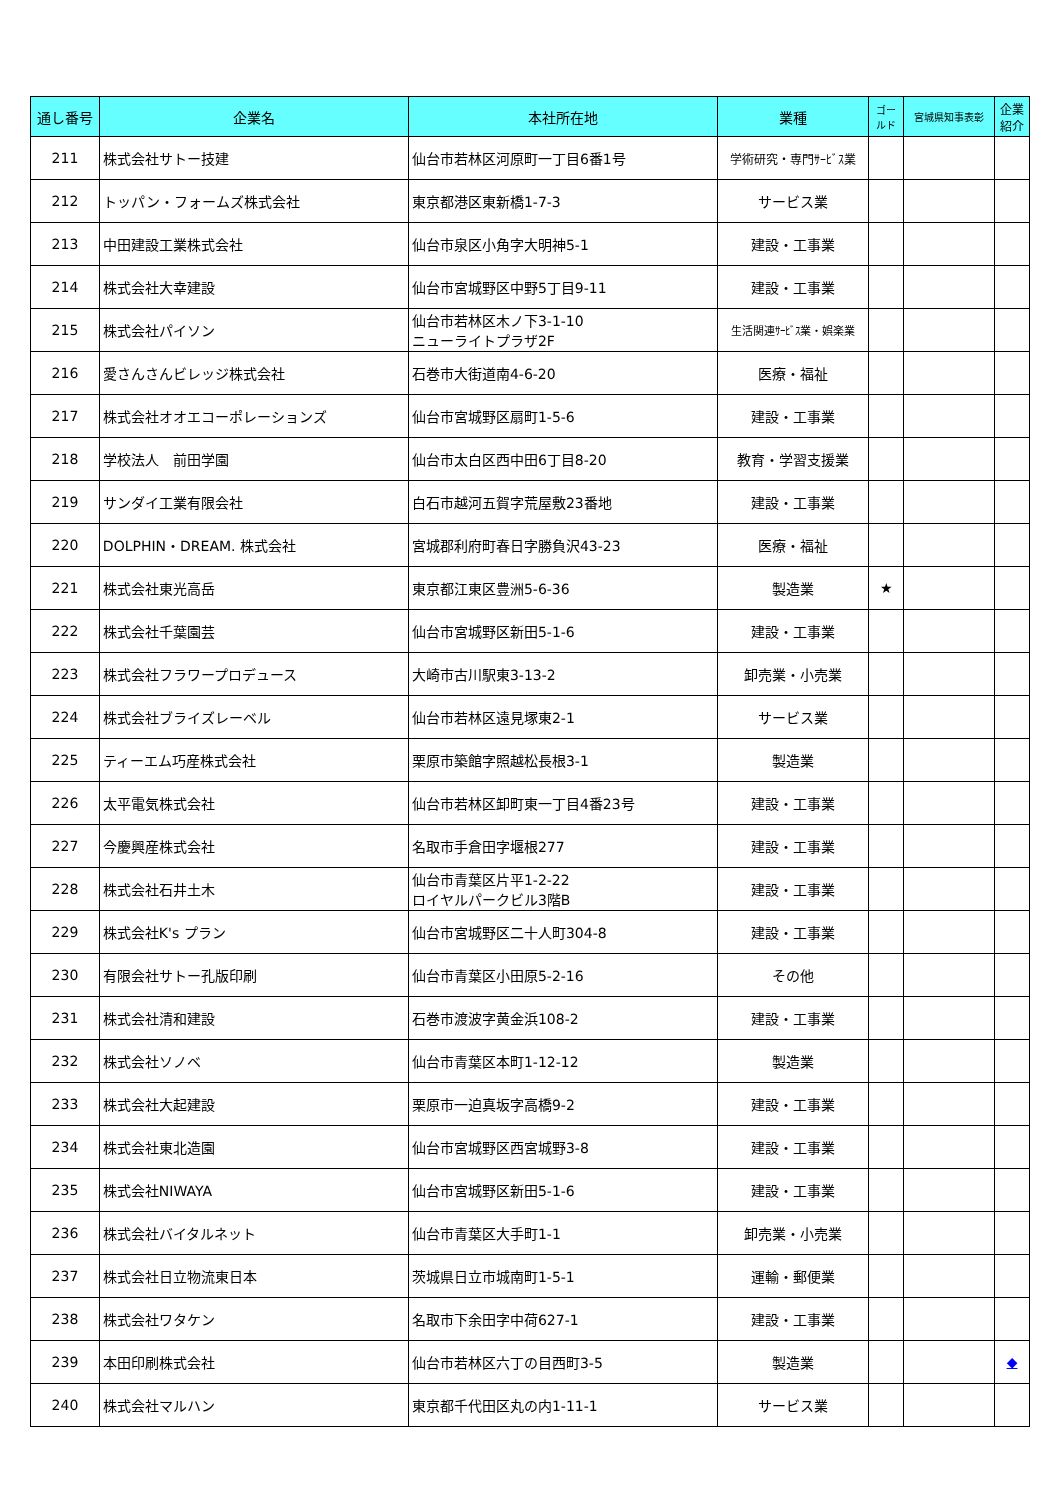| 通し番号 | 企業名 | 本社所在地 | 業種 | ゴールド | 宮城県知事表彰 | 企業紹介 |
| --- | --- | --- | --- | --- | --- | --- |
| 211 | 株式会社サトー技建 | 仙台市若林区河原町一丁目6番1号 | 学術研究・専門ｻｰﾋﾞｽ業 | | | |
| 212 | トッパン・フォームズ株式会社 | 東京都港区東新橋1-7-3 | サービス業 | | | |
| 213 | 中田建設工業株式会社 | 仙台市泉区小角字大明神5-1 | 建設・工事業 | | | |
| 214 | 株式会社大幸建設 | 仙台市宮城野区中野5丁目9-11 | 建設・工事業 | | | |
| 215 | 株式会社パイソン | 仙台市若林区木ノ下3-1-10 ニューライトプラザ2F | 生活関連ｻｰﾋﾞｽ業・娯楽業 | | | |
| 216 | 愛さんさんビレッジ株式会社 | 石巻市大街道南4-6-20 | 医療・福祉 | | | |
| 217 | 株式会社オオエコーポレーションズ | 仙台市宮城野区扇町1-5-6 | 建設・工事業 | | | |
| 218 | 学校法人 前田学園 | 仙台市太白区西中田6丁目8-20 | 教育・学習支援業 | | | |
| 219 | サンダイ工業有限会社 | 白石市越河五賀字荒屋敷23番地 | 建設・工事業 | | | |
| 220 | DOLPHIN・DREAM. 株式会社 | 宮城郡利府町春日字勝負沢43-23 | 医療・福祉 | | | |
| 221 | 株式会社東光高岳 | 東京都江東区豊洲5-6-36 | 製造業 | ★ | | |
| 222 | 株式会社千葉園芸 | 仙台市宮城野区新田5-1-6 | 建設・工事業 | | | |
| 223 | 株式会社フラワープロデュース | 大崎市古川駅東3-13-2 | 卸売業・小売業 | | | |
| 224 | 株式会社ブライズレーベル | 仙台市若林区遠見塚東2-1 | サービス業 | | | |
| 225 | ティーエム巧産株式会社 | 栗原市築館字照越松長根3-1 | 製造業 | | | |
| 226 | 太平電気株式会社 | 仙台市若林区卸町東一丁目4番23号 | 建設・工事業 | | | |
| 227 | 今慶興産株式会社 | 名取市手倉田字堰根277 | 建設・工事業 | | | |
| 228 | 株式会社石井土木 | 仙台市青葉区片平1-2-22 ロイヤルパークビル3階B | 建設・工事業 | | | |
| 229 | 株式会社K's プラン | 仙台市宮城野区二十人町304-8 | 建設・工事業 | | | |
| 230 | 有限会社サトー孔版印刷 | 仙台市青葉区小田原5-2-16 | その他 | | | |
| 231 | 株式会社清和建設 | 石巻市渡波字黄金浜108-2 | 建設・工事業 | | | |
| 232 | 株式会社ソノベ | 仙台市青葉区本町1-12-12 | 製造業 | | | |
| 233 | 株式会社大起建設 | 栗原市一迫真坂字高橋9-2 | 建設・工事業 | | | |
| 234 | 株式会社東北造園 | 仙台市宮城野区西宮城野3-8 | 建設・工事業 | | | |
| 235 | 株式会社NIWAYA | 仙台市宮城野区新田5-1-6 | 建設・工事業 | | | |
| 236 | 株式会社バイタルネット | 仙台市青葉区大手町1-1 | 卸売業・小売業 | | | |
| 237 | 株式会社日立物流東日本 | 茨城県日立市城南町1-5-1 | 運輸・郵便業 | | | |
| 238 | 株式会社ワタケン | 名取市下余田字中荷627-1 | 建設・工事業 | | | |
| 239 | 本田印刷株式会社 | 仙台市若林区六丁の目西町3-5 | 製造業 | | | ◆ |
| 240 | 株式会社マルハン | 東京都千代田区丸の内1-11-1 | サービス業 | | | |